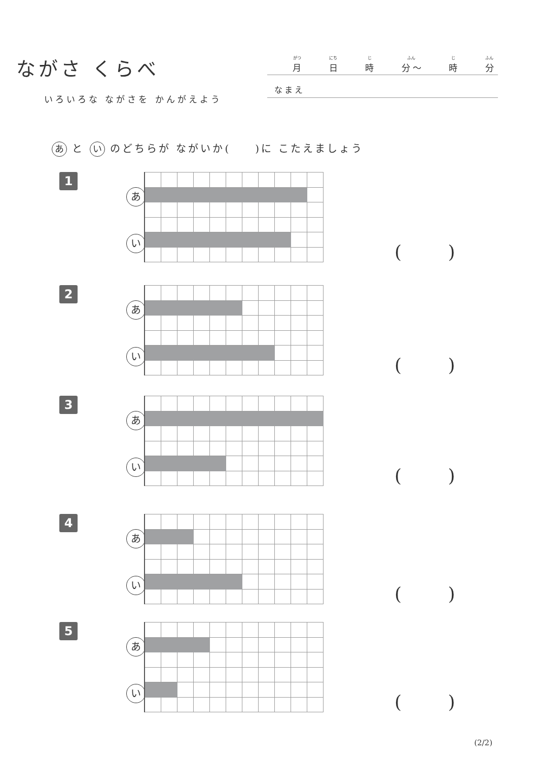ながさ くらべ
いろいろな ながさを かんがえよう
がつ 月 にち 日 じ 時 ふん 分 〜 じ 時 ふん 分
なまえ
あ と い のどちらが ながいか(　　)に こたえましょう
1
あい
( )
2
あい
( )
3
あい
( )
4
あい
( )
5
あい
( )
(2/2)